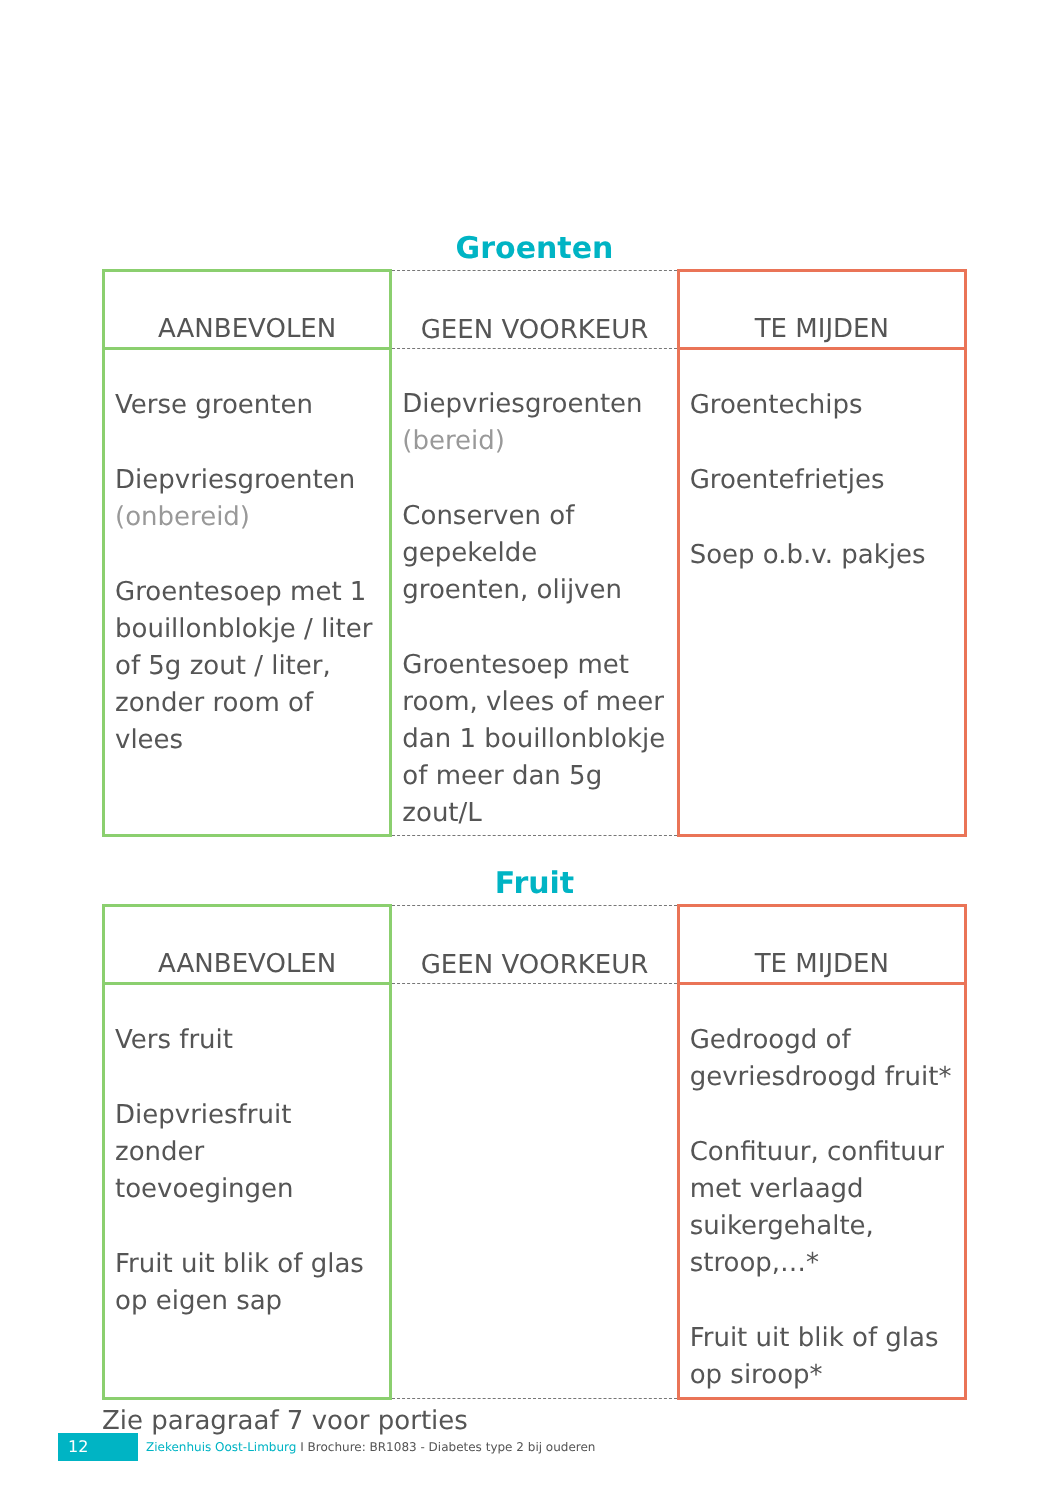Groenten
| AANBEVOLEN | GEEN VOORKEUR | TE MIJDEN |
| --- | --- | --- |
| Verse groenten Diepvriesgroenten (onbereid) Groentesoep met 1 bouillonblokje / liter of 5g zout / liter, zonder room of vlees | Diepvriesgroenten (bereid) Conserven of gepekelde groenten, olijven Groentesoep met room, vlees of meer dan 1 bouillonblokje of meer dan 5g zout/L | Groentechips Groentefrietjes Soep o.b.v. pakjes |
Fruit
| AANBEVOLEN | GEEN VOORKEUR | TE MIJDEN |
| --- | --- | --- |
| Vers fruit Diepvriesfruit zonder toevoegingen Fruit uit blik of glas op eigen sap | | Gedroogd of gevriesdroogd fruit* Confituur, confituur met verlaagd suikergehalte, stroop,…* Fruit uit blik of glas op siroop* |
Zie paragraaf 7 voor porties
12 Ziekenhuis Oost-Limburg I Brochure: BR1083 - Diabetes type 2 bij ouderen